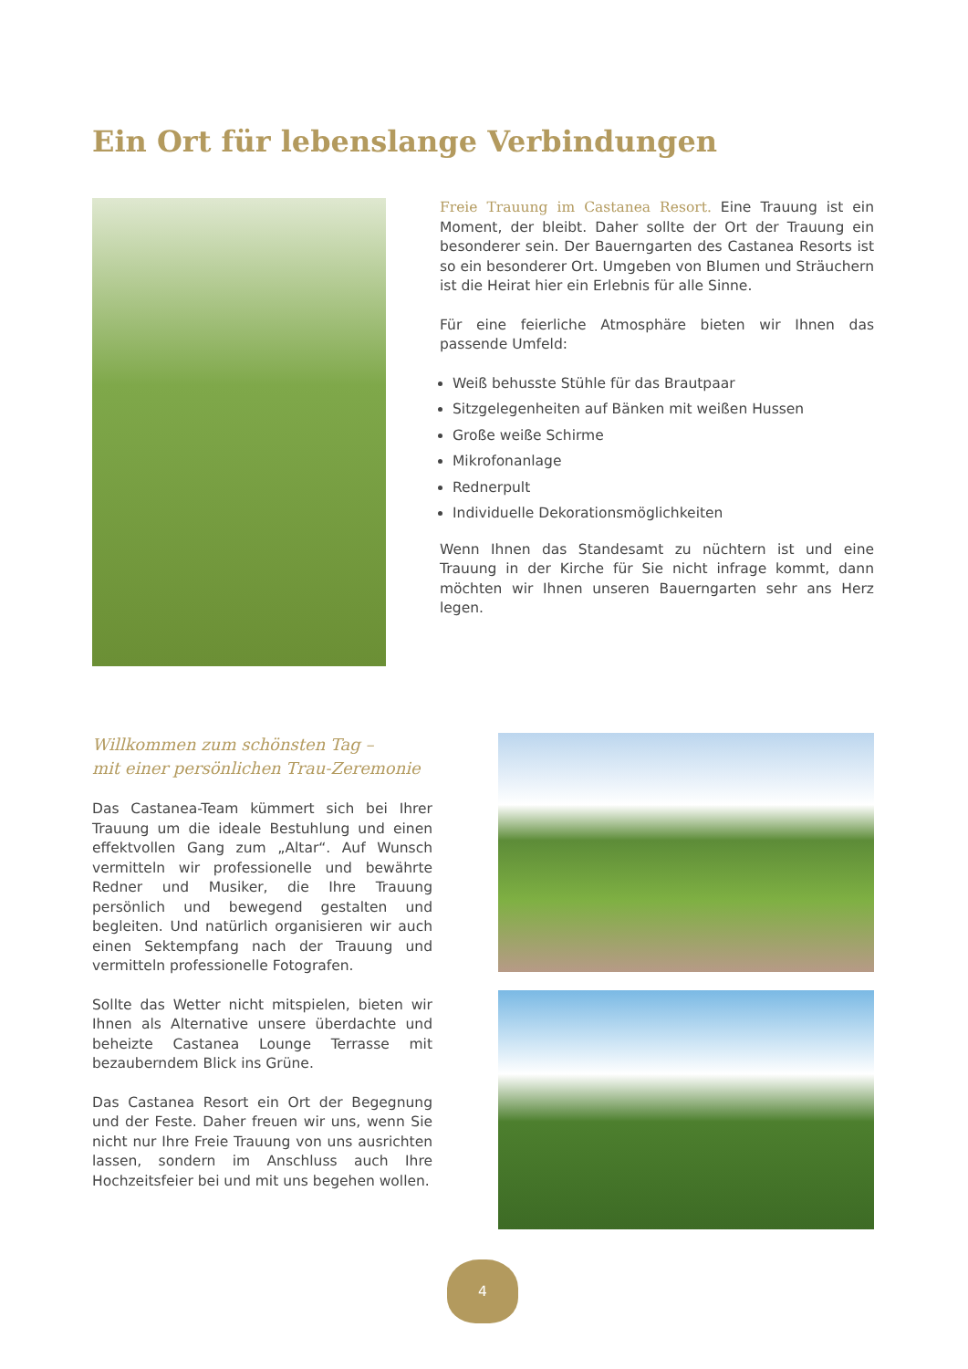Ein Ort für lebenslange Verbindungen
Freie Trauung im Castanea Resort. Eine Trauung ist ein Moment, der bleibt. Daher sollte der Ort der Trauung ein besonderer sein. Der Bauerngarten des Castanea Resorts ist so ein besonderer Ort. Umgeben von Blumen und Sträuchern ist die Heirat hier ein Erlebnis für alle Sinne.
Für eine feierliche Atmosphäre bieten wir Ihnen das passende Umfeld:
Weiß behusste Stühle für das Brautpaar
Sitzgelegenheiten auf Bänken mit weißen Hussen
Große weiße Schirme
Mikrofonanlage
Rednerpult
Individuelle Dekorationsmöglichkeiten
Wenn Ihnen das Standesamt zu nüchtern ist und eine Trauung in der Kirche für Sie nicht infrage kommt, dann möchten wir Ihnen unseren Bauerngarten sehr ans Herz legen.
Willkommen zum schönsten Tag –
mit einer persönlichen Trau-Zeremonie
Das Castanea-Team kümmert sich bei Ihrer Trauung um die ideale Bestuhlung und einen effektvollen Gang zum „Altar“. Auf Wunsch vermitteln wir professionelle und bewährte Redner und Musiker, die Ihre Trauung persönlich und bewegend gestalten und begleiten. Und natürlich organisieren wir auch einen Sektempfang nach der Trauung und vermitteln professionelle Fotografen.
Sollte das Wetter nicht mitspielen, bieten wir Ihnen als Alternative unsere überdachte und beheizte Castanea Lounge Terrasse mit bezauberndem Blick ins Grüne.
Das Castanea Resort ein Ort der Begegnung und der Feste. Daher freuen wir uns, wenn Sie nicht nur Ihre Freie Trauung von uns ausrichten lassen, sondern im Anschluss auch Ihre Hochzeitsfeier bei und mit uns begehen wollen.
4